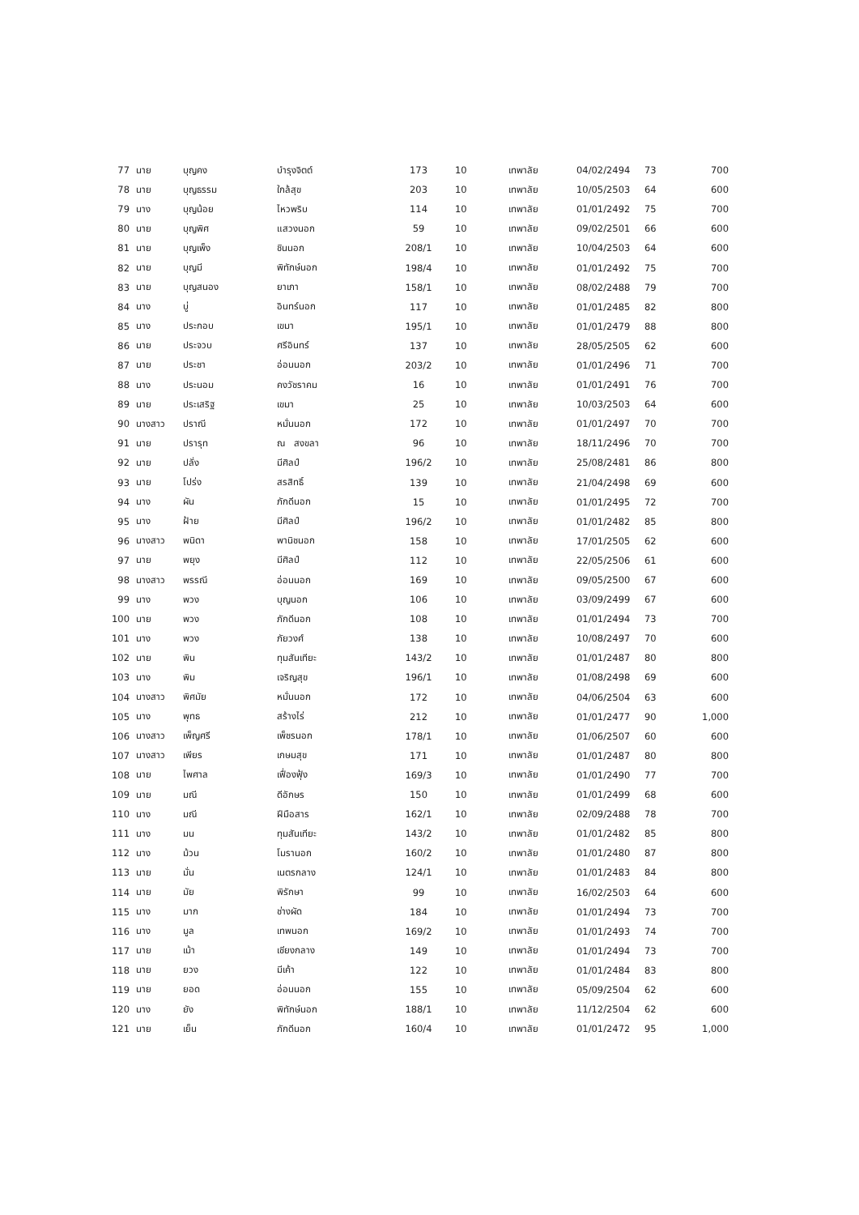| 77 | นาย | บุญคง | บำรุงจิตต์ | 173 | 10 | เทพาลัย | 04/02/2494 | 73 | 700 |
| 78 | นาย | บุญธรรม | ใกล้สุข | 203 | 10 | เทพาลัย | 10/05/2503 | 64 | 600 |
| 79 | นาง | บุญน้อย | ไหวพริบ | 114 | 10 | เทพาลัย | 01/01/2492 | 75 | 700 |
| 80 | นาย | บุญพิศ | แสวงนอก | 59 | 10 | เทพาลัย | 09/02/2501 | 66 | 600 |
| 81 | นาย | บุญเพ็ง | ชินนอก | 208/1 | 10 | เทพาลัย | 10/04/2503 | 64 | 600 |
| 82 | นาย | บุญมี | พิทักษ์นอก | 198/4 | 10 | เทพาลัย | 01/01/2492 | 75 | 700 |
| 83 | นาย | บุญสนอง | ยาเภา | 158/1 | 10 | เทพาลัย | 08/02/2488 | 79 | 700 |
| 84 | นาง | บู่ | อินทร์นอก | 117 | 10 | เทพาลัย | 01/01/2485 | 82 | 800 |
| 85 | นาง | ประกอบ | เขมา | 195/1 | 10 | เทพาลัย | 01/01/2479 | 88 | 800 |
| 86 | นาย | ประจวบ | ศรีอินทร์ | 137 | 10 | เทพาลัย | 28/05/2505 | 62 | 600 |
| 87 | นาย | ประชา | อ่อนนอก | 203/2 | 10 | เทพาลัย | 01/01/2496 | 71 | 700 |
| 88 | นาง | ประนอม | คงวัชราคม | 16 | 10 | เทพาลัย | 01/01/2491 | 76 | 700 |
| 89 | นาย | ประเสริฐ | เขมา | 25 | 10 | เทพาลัย | 10/03/2503 | 64 | 600 |
| 90 | นางสาว | ปราณี | หมั่นนอก | 172 | 10 | เทพาลัย | 01/01/2497 | 70 | 700 |
| 91 | นาย | ปรารุท | ณ สงขลา | 96 | 10 | เทพาลัย | 18/11/2496 | 70 | 700 |
| 92 | นาย | ปลั่ง | มีศิลป์ | 196/2 | 10 | เทพาลัย | 25/08/2481 | 86 | 800 |
| 93 | นาย | โปร่ง | สรสิทธิ์ | 139 | 10 | เทพาลัย | 21/04/2498 | 69 | 600 |
| 94 | นาง | ผัน | ภักดีนอก | 15 | 10 | เทพาลัย | 01/01/2495 | 72 | 700 |
| 95 | นาง | ฝ้าย | มีศิลป์ | 196/2 | 10 | เทพาลัย | 01/01/2482 | 85 | 800 |
| 96 | นางสาว | พนิดา | พานิชนอก | 158 | 10 | เทพาลัย | 17/01/2505 | 62 | 600 |
| 97 | นาย | พยุง | มีศิลป์ | 112 | 10 | เทพาลัย | 22/05/2506 | 61 | 600 |
| 98 | นางสาว | พรรณี | อ่อนนอก | 169 | 10 | เทพาลัย | 09/05/2500 | 67 | 600 |
| 99 | นาง | พวง | บุญนอก | 106 | 10 | เทพาลัย | 03/09/2499 | 67 | 600 |
| 100 | นาย | พวง | ภักดีนอก | 108 | 10 | เทพาลัย | 01/01/2494 | 73 | 700 |
| 101 | นาง | พวง | ภัยวงศ์ | 138 | 10 | เทพาลัย | 10/08/2497 | 70 | 600 |
| 102 | นาย | พิน | ทุมสันเทียะ | 143/2 | 10 | เทพาลัย | 01/01/2487 | 80 | 800 |
| 103 | นาง | พิม | เจริญสุข | 196/1 | 10 | เทพาลัย | 01/08/2498 | 69 | 600 |
| 104 | นางสาว | พิศมัย | หมั่นนอก | 172 | 10 | เทพาลัย | 04/06/2504 | 63 | 600 |
| 105 | นาง | พุทธ | สร้างไร่ | 212 | 10 | เทพาลัย | 01/01/2477 | 90 | 1,000 |
| 106 | นางสาว | เพ็ญศรี | เพ็ชรนอก | 178/1 | 10 | เทพาลัย | 01/06/2507 | 60 | 600 |
| 107 | นางสาว | เพียร | เกษมสุข | 171 | 10 | เทพาลัย | 01/01/2487 | 80 | 800 |
| 108 | นาย | ไพศาล | เฟื่องฟุ้ง | 169/3 | 10 | เทพาลัย | 01/01/2490 | 77 | 700 |
| 109 | นาย | มณี | ดีอักษร | 150 | 10 | เทพาลัย | 01/01/2499 | 68 | 600 |
| 110 | นาง | มณี | ฝีมือสาร | 162/1 | 10 | เทพาลัย | 02/09/2488 | 78 | 700 |
| 111 | นาง | มน | ทุมสันเทียะ | 143/2 | 10 | เทพาลัย | 01/01/2482 | 85 | 800 |
| 112 | นาง | ม้วน | โมรานอก | 160/2 | 10 | เทพาลัย | 01/01/2480 | 87 | 800 |
| 113 | นาย | มั่น | เนตรกลาง | 124/1 | 10 | เทพาลัย | 01/01/2483 | 84 | 800 |
| 114 | นาย | มัย | พิรักษา | 99 | 10 | เทพาลัย | 16/02/2503 | 64 | 600 |
| 115 | นาง | มาก | ช่างผัด | 184 | 10 | เทพาลัย | 01/01/2494 | 73 | 700 |
| 116 | นาง | มูล | เทพนอก | 169/2 | 10 | เทพาลัย | 01/01/2493 | 74 | 700 |
| 117 | นาย | เม้า | เชียงกลาง | 149 | 10 | เทพาลัย | 01/01/2494 | 73 | 700 |
| 118 | นาย | ยวง | มีเค้า | 122 | 10 | เทพาลัย | 01/01/2484 | 83 | 800 |
| 119 | นาย | ยอด | อ่อนนอก | 155 | 10 | เทพาลัย | 05/09/2504 | 62 | 600 |
| 120 | นาง | ยัง | พิทักษ์นอก | 188/1 | 10 | เทพาลัย | 11/12/2504 | 62 | 600 |
| 121 | นาย | เย็น | ภักดีนอก | 160/4 | 10 | เทพาลัย | 01/01/2472 | 95 | 1,000 |